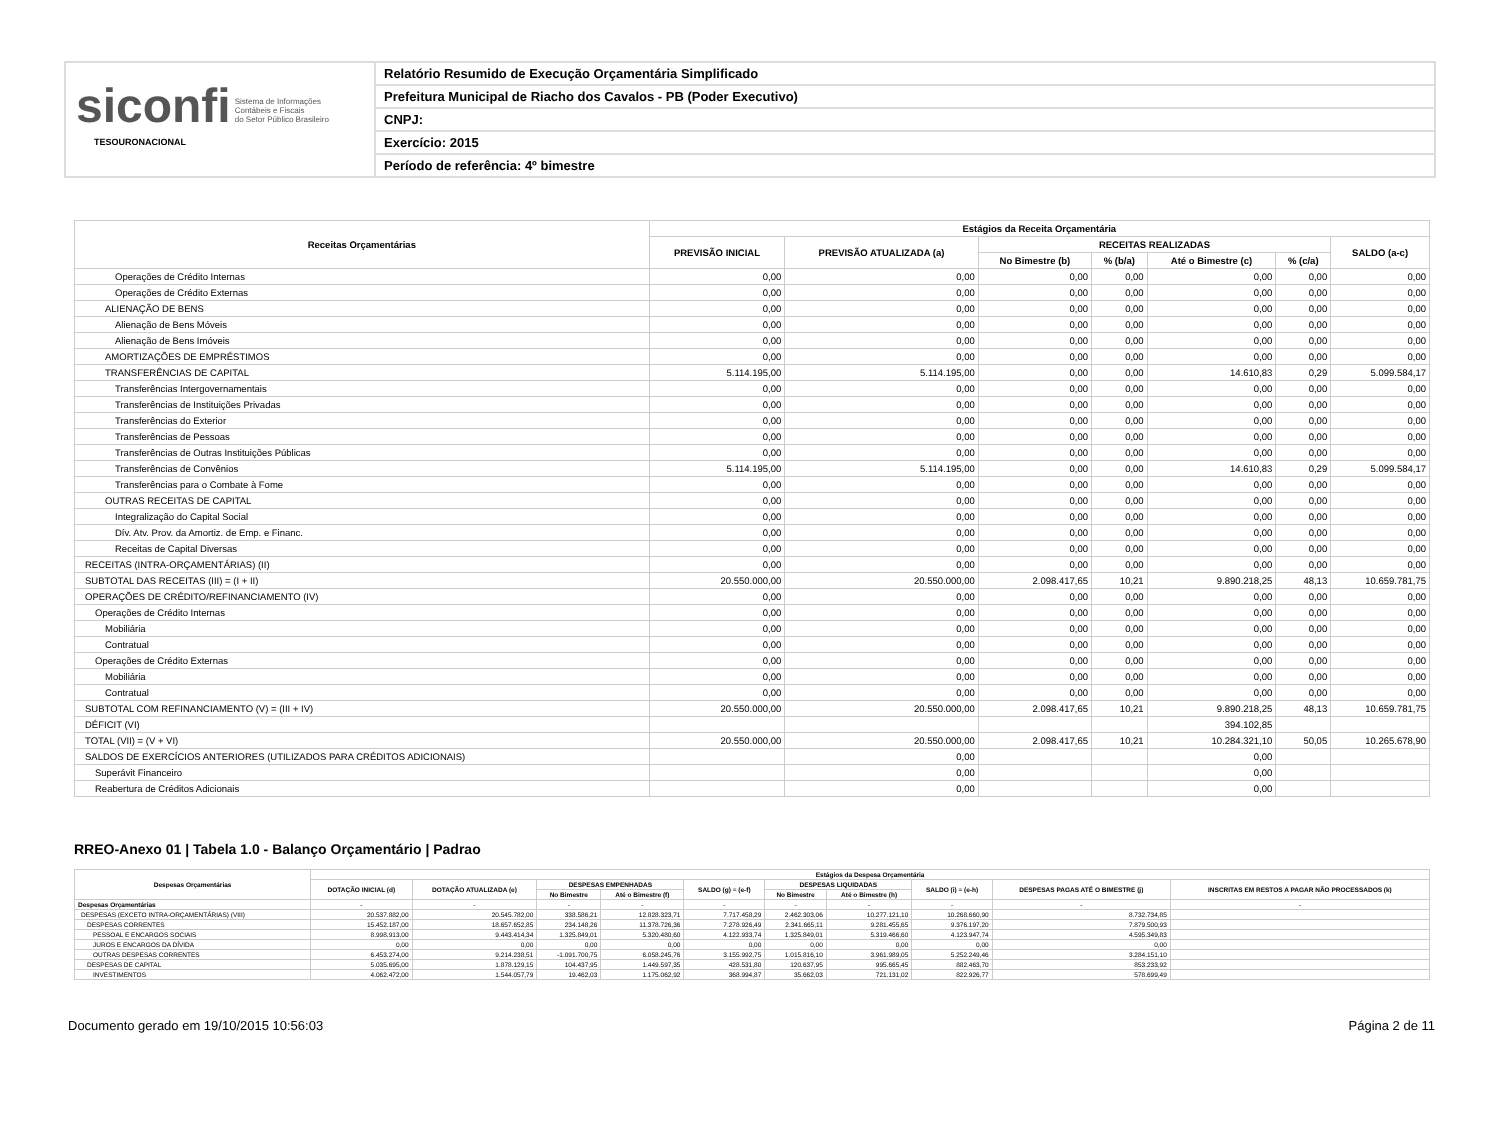siconfi Sistema de Informações
Contábeis e Fiscais
do Setor Público Brasileiro
TESOURONACIONAL
Relatório Resumido de Execução Orçamentária Simplificado
Prefeitura Municipal de Riacho dos Cavalos - PB (Poder Executivo)
CNPJ:
Exercício: 2015
Período de referência: 4º bimestre
| Receitas Orçamentárias | Estágios da Receita Orçamentária | | | | | | |
| --- | --- | --- | --- | --- | --- | --- | --- |
| | PREVISÃO INICIAL | PREVISÃO ATUALIZADA (a) | RECEITAS REALIZADAS | | | | SALDO (a-c) |
| | | | No Bimestre (b) | % (b/a) | Até o Bimestre (c) | % (c/a) | |
| Operações de Crédito Internas | 0,00 | 0,00 | 0,00 | 0,00 | 0,00 | 0,00 | 0,00 |
| Operações de Crédito Externas | 0,00 | 0,00 | 0,00 | 0,00 | 0,00 | 0,00 | 0,00 |
| ALIENAÇÃO DE BENS | 0,00 | 0,00 | 0,00 | 0,00 | 0,00 | 0,00 | 0,00 |
| Alienação de Bens Móveis | 0,00 | 0,00 | 0,00 | 0,00 | 0,00 | 0,00 | 0,00 |
| Alienação de Bens Imóveis | 0,00 | 0,00 | 0,00 | 0,00 | 0,00 | 0,00 | 0,00 |
| AMORTIZAÇÕES DE EMPRÉSTIMOS | 0,00 | 0,00 | 0,00 | 0,00 | 0,00 | 0,00 | 0,00 |
| TRANSFERÊNCIAS DE CAPITAL | 5.114.195,00 | 5.114.195,00 | 0,00 | 0,00 | 14.610,83 | 0,29 | 5.099.584,17 |
| Transferências Intergovernamentais | 0,00 | 0,00 | 0,00 | 0,00 | 0,00 | 0,00 | 0,00 |
| Transferências de Instituições Privadas | 0,00 | 0,00 | 0,00 | 0,00 | 0,00 | 0,00 | 0,00 |
| Transferências do Exterior | 0,00 | 0,00 | 0,00 | 0,00 | 0,00 | 0,00 | 0,00 |
| Transferências de Pessoas | 0,00 | 0,00 | 0,00 | 0,00 | 0,00 | 0,00 | 0,00 |
| Transferências de Outras Instituições Públicas | 0,00 | 0,00 | 0,00 | 0,00 | 0,00 | 0,00 | 0,00 |
| Transferências de Convênios | 5.114.195,00 | 5.114.195,00 | 0,00 | 0,00 | 14.610,83 | 0,29 | 5.099.584,17 |
| Transferências para o Combate à Fome | 0,00 | 0,00 | 0,00 | 0,00 | 0,00 | 0,00 | 0,00 |
| OUTRAS RECEITAS DE CAPITAL | 0,00 | 0,00 | 0,00 | 0,00 | 0,00 | 0,00 | 0,00 |
| Integralização do Capital Social | 0,00 | 0,00 | 0,00 | 0,00 | 0,00 | 0,00 | 0,00 |
| Dív. Atv. Prov. da Amortiz. de Emp. e Financ. | 0,00 | 0,00 | 0,00 | 0,00 | 0,00 | 0,00 | 0,00 |
| Receitas de Capital Diversas | 0,00 | 0,00 | 0,00 | 0,00 | 0,00 | 0,00 | 0,00 |
| RECEITAS (INTRA-ORÇAMENTÁRIAS) (II) | 0,00 | 0,00 | 0,00 | 0,00 | 0,00 | 0,00 | 0,00 |
| SUBTOTAL DAS RECEITAS (III) = (I + II) | 20.550.000,00 | 20.550.000,00 | 2.098.417,65 | 10,21 | 9.890.218,25 | 48,13 | 10.659.781,75 |
| OPERAÇÕES DE CRÉDITO/REFINANCIAMENTO (IV) | 0,00 | 0,00 | 0,00 | 0,00 | 0,00 | 0,00 | 0,00 |
| Operações de Crédito Internas | 0,00 | 0,00 | 0,00 | 0,00 | 0,00 | 0,00 | 0,00 |
| Mobiliária | 0,00 | 0,00 | 0,00 | 0,00 | 0,00 | 0,00 | 0,00 |
| Contratual | 0,00 | 0,00 | 0,00 | 0,00 | 0,00 | 0,00 | 0,00 |
| Operações de Crédito Externas | 0,00 | 0,00 | 0,00 | 0,00 | 0,00 | 0,00 | 0,00 |
| Mobiliária | 0,00 | 0,00 | 0,00 | 0,00 | 0,00 | 0,00 | 0,00 |
| Contratual | 0,00 | 0,00 | 0,00 | 0,00 | 0,00 | 0,00 | 0,00 |
| SUBTOTAL COM REFINANCIAMENTO (V) = (III + IV) | 20.550.000,00 | 20.550.000,00 | 2.098.417,65 | 10,21 | 9.890.218,25 | 48,13 | 10.659.781,75 |
| DÉFICIT (VI) | | | | | 394.102,85 | | |
| TOTAL (VII) = (V + VI) | 20.550.000,00 | 20.550.000,00 | 2.098.417,65 | 10,21 | 10.284.321,10 | 50,05 | 10.265.678,90 |
| SALDOS DE EXERCÍCIOS ANTERIORES (UTILIZADOS PARA CRÉDITOS ADICIONAIS) | | 0,00 | | | 0,00 | | |
| Superávit Financeiro | | 0,00 | | | 0,00 | | |
| Reabertura de Créditos Adicionais | | 0,00 | | | 0,00 | | |
RREO-Anexo 01 | Tabela 1.0 - Balanço Orçamentário | Padrao
| Despesas Orçamentárias | Estágios da Despesa Orçamentária | | | | | | | | | |
| --- | --- | --- | --- | --- | --- | --- | --- | --- | --- | --- |
| | DOTAÇÃO INICIAL (d) | DOTAÇÃO ATUALIZADA (e) | DESPESAS EMPENHADAS | | SALDO (g) = (e-f) | DESPESAS LIQUIDADAS | | SALDO (i) = (e-h) | DESPESAS PAGAS ATÉ O BIMESTRE (j) | INSCRITAS EM RESTOS A PAGAR NÃO PROCESSADOS (k) |
| | | | No Bimestre | Até o Bimestre (f) | | No Bimestre | Até o Bimestre (h) | | | |
| Despesas Orçamentárias | - | - | - | - | - | - | - | - | - | - |
| DESPESAS (EXCETO INTRA-ORÇAMENTÁRIAS) (VIII) | 20.537.882,00 | 20.545.782,00 | 338.586,21 | 12.828.323,71 | 7.717.458,29 | 2.462.303,06 | 10.277.121,10 | 10.268.660,90 | 8.732.734,85 | |
| DESPESAS CORRENTES | 15.452.187,00 | 18.657.652,85 | 234.148,26 | 11.378.726,36 | 7.278.926,49 | 2.341.665,11 | 9.281.455,65 | 9.376.197,20 | 7.879.500,93 | |
| PESSOAL E ENCARGOS SOCIAIS | 8.998.913,00 | 9.443.414,34 | 1.325.849,01 | 5.320.480,60 | 4.122.933,74 | 1.325.849,01 | 5.319.466,60 | 4.123.947,74 | 4.595.349,83 | |
| JUROS E ENCARGOS DA DÍVIDA | 0,00 | 0,00 | 0,00 | 0,00 | 0,00 | 0,00 | 0,00 | 0,00 | 0,00 | |
| OUTRAS DESPESAS CORRENTES | 6.453.274,00 | 9.214.238,51 | -1.091.700,75 | 6.058.245,76 | 3.155.992,75 | 1.015.816,10 | 3.961.989,05 | 5.252.249,46 | 3.284.151,10 | |
| DESPESAS DE CAPITAL | 5.035.695,00 | 1.878.129,15 | 104.437,95 | 1.449.597,35 | 428.531,80 | 120.637,95 | 995.665,45 | 882.463,70 | 853.233,92 | |
| INVESTIMENTOS | 4.062.472,00 | 1.544.057,79 | 19.462,03 | 1.175.062,92 | 368.994,87 | 35.662,03 | 721.131,02 | 822.926,77 | 578.699,49 | |
Documento gerado em 19/10/2015 10:56:03 Página 2 de 11